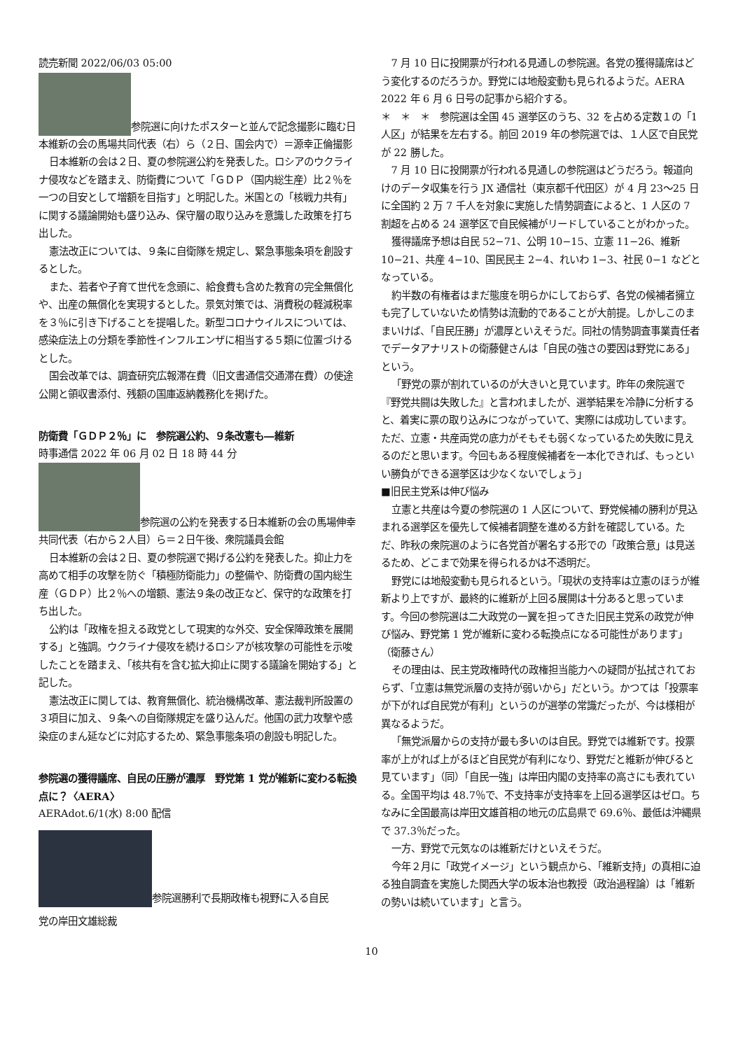読売新聞 2022/06/03 05:00
参院選に向けたポスターと並んで記念撮影に臨む日本維新の会の馬場共同代表（右）ら（２日、国会内で）＝源幸正倫撮影
日本維新の会は２日、夏の参院選公約を発表した。ロシアのウクライナ侵攻などを踏まえ、防衛費について「ＧＤＰ（国内総生産）比２％を一つの目安として増額を目指す」と明記した。米国との「核戦力共有」に関する議論開始も盛り込み、保守層の取り込みを意識した政策を打ち出した。
憲法改正については、９条に自衛隊を規定し、緊急事態条項を創設するとした。
また、若者や子育て世代を念頭に、給食費も含めた教育の完全無償化や、出産の無償化を実現するとした。景気対策では、消費税の軽減税率を３％に引き下げることを提唱した。新型コロナウイルスについては、感染症法上の分類を季節性インフルエンザに相当する５類に位置づけるとした。
国会改革では、調査研究広報滞在費（旧文書通信交通滞在費）の使途公開と領収書添付、残額の国庫返納義務化を掲げた。
防衛費「ＧＤＰ２％」に　参院選公約、９条改憲も―維新
時事通信 2022 年 06 月 02 日 18 時 44 分
参院選の公約を発表する日本維新の会の馬場伸幸共同代表（右から２人目）ら＝２日午後、衆院議員会館
日本維新の会は２日、夏の参院選で掲げる公約を発表した。抑止力を高めて相手の攻撃を防ぐ「積極防衛能力」の整備や、防衛費の国内総生産（ＧＤＰ）比２％への増額、憲法９条の改正など、保守的な政策を打ち出した。
公約は「政権を担える政党として現実的な外交、安全保障政策を展開する」と強調。ウクライナ侵攻を続けるロシアが核攻撃の可能性を示唆したことを踏まえ、「核共有を含む拡大抑止に関する議論を開始する」と記した。
憲法改正に関しては、教育無償化、統治機構改革、憲法裁判所設置の３項目に加え、９条への自衛隊規定を盛り込んだ。他国の武力攻撃や感染症のまん延などに対応するため、緊急事態条項の創設も明記した。
参院選の獲得議席、自民の圧勝が濃厚　野党第 1 党が維新に変わる転換点に？〈AERA〉
AERAdot.6/1(水) 8:00 配信
参院選勝利で長期政権も視野に入る自民
党の岸田文雄総裁
7 月 10 日に投開票が行われる見通しの参院選。各党の獲得議席はどう変化するのだろうか。野党には地殻変動も見られるようだ。AERA 2022 年 6 月 6 日号の記事から紹介する。
＊　＊　＊　参院選は全国 45 選挙区のうち、32 を占める定数１の「1 人区」が結果を左右する。前回 2019 年の参院選では、１人区で自民党が 22 勝した。
7 月 10 日に投開票が行われる見通しの参院選はどうだろう。報道向けのデータ収集を行う JX 通信社（東京都千代田区）が 4 月 23〜25 日に全国約 2 万 7 千人を対象に実施した情勢調査によると、1 人区の 7 割超を占める 24 選挙区で自民候補がリードしていることがわかった。
獲得議席予想は自民 52−71、公明 10−15、立憲 11−26、維新 10−21、共産 4−10、国民民主 2−4、れいわ 1−3、社民 0−1 などとなっている。
約半数の有権者はまだ態度を明らかにしておらず、各党の候補者擁立も完了していないため情勢は流動的であることが大前提。しかしこのままいけば、「自民圧勝」が濃厚といえそうだ。同社の情勢調査事業責任者でデータアナリストの衛藤健さんは「自民の強さの要因は野党にある」という。
「野党の票が割れているのが大きいと見ています。昨年の衆院選で『野党共闘は失敗した』と言われましたが、選挙結果を冷静に分析すると、着実に票の取り込みにつながっていて、実際には成功しています。ただ、立憲・共産両党の底力がそもそも弱くなっているため失敗に見えるのだと思います。今回もある程度候補者を一本化できれば、もっといい勝負ができる選挙区は少なくないでしょう」
■旧民主党系は伸び悩み
立憲と共産は今夏の参院選の 1 人区について、野党候補の勝利が見込まれる選挙区を優先して候補者調整を進める方針を確認している。ただ、昨秋の衆院選のように各党首が署名する形での「政策合意」は見送るため、どこまで効果を得られるかは不透明だ。
野党には地殻変動も見られるという。「現状の支持率は立憲のほうが維新より上ですが、最終的に維新が上回る展開は十分あると思っています。今回の参院選は二大政党の一翼を担ってきた旧民主党系の政党が伸び悩み、野党第 1 党が維新に変わる転換点になる可能性があります」（衛藤さん）
その理由は、民主党政権時代の政権担当能力への疑問が払拭されておらず、「立憲は無党派層の支持が弱いから」だという。かつては「投票率が下がれば自民党が有利」というのが選挙の常識だったが、今は様相が異なるようだ。
「無党派層からの支持が最も多いのは自民。野党では維新です。投票率が上がれば上がるほど自民党が有利になり、野党だと維新が伸びると見ています」（同）「自民一強」は岸田内閣の支持率の高さにも表れている。全国平均は 48.7％で、不支持率が支持率を上回る選挙区はゼロ。ちなみに全国最高は岸田文雄首相の地元の広島県で 69.6％、最低は沖縄県で 37.3％だった。
一方、野党で元気なのは維新だけといえそうだ。
今年２月に「政党イメージ」という観点から、「維新支持」の真相に迫る独自調査を実施した関西大学の坂本治也教授（政治過程論）は「維新の勢いは続いています」と言う。
10